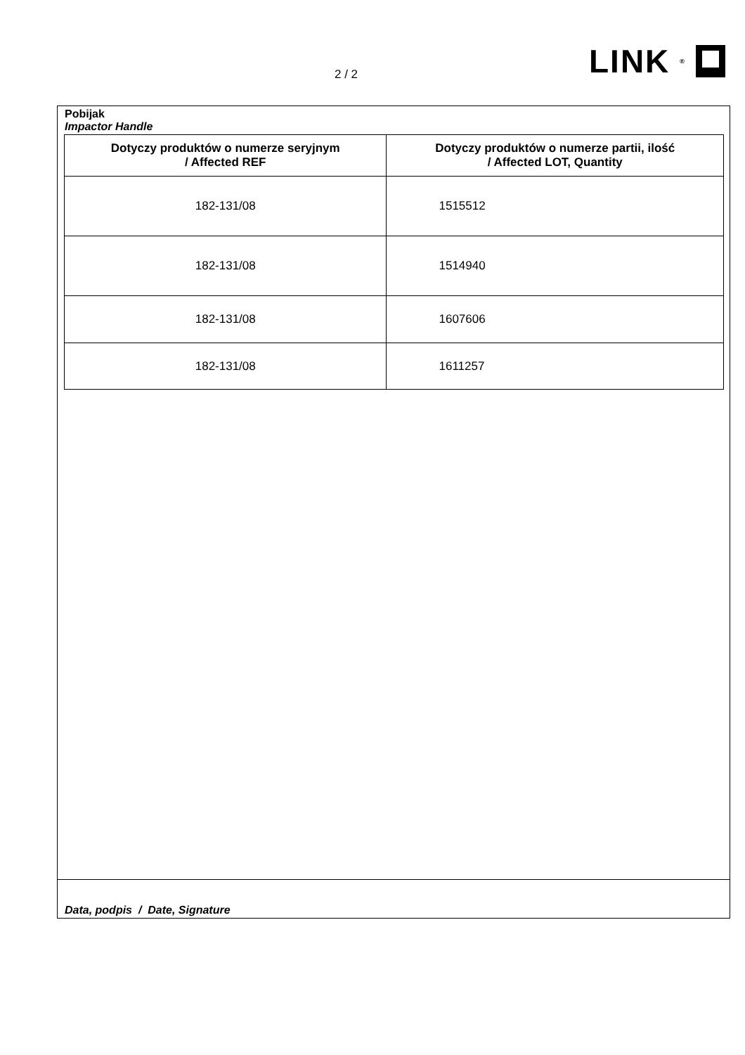2 / 2 LINK<sup>®</sup>
Pobijak
Impactor Handle
| Dotyczy produktów o numerze seryjnym / Affected REF | Dotyczy produktów o numerze partii, ilość / Affected LOT, Quantity |
| --- | --- |
| 182-131/08 | 1515512 |
| 182-131/08 | 1514940 |
| 182-131/08 | 1607606 |
| 182-131/08 | 1611257 |
Data, podpis / Date, Signature